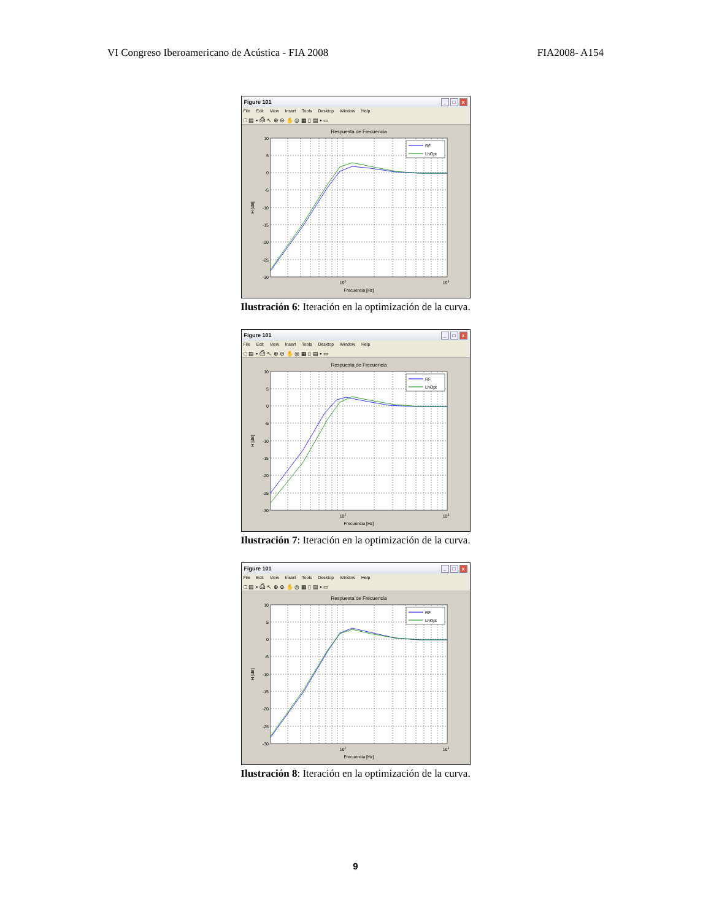VI Congreso Iberoamericano de Acústica - FIA 2008 FIA2008- A154
Figure 101 _ □ x
File Edit View Insert Tools Desktop Window Help
□ ▤ ▪ ⎙ ↖ ⊕ ⊖ ✋ ◎ ▦ ▯ ▤ ▪ ▭
Respuesta de Frecuencia
10
5
0
-5
-10
-15
-20
-25
-30
102
103
Frecuencia [Hz]
H [dB]
RF
LhOpt
Ilustración 6: Iteración en la optimización de la curva.
Figure 101 _ □ x
File Edit View Insert Tools Desktop Window Help
□ ▤ ▪ ⎙ ↖ ⊕ ⊖ ✋ ◎ ▦ ▯ ▤ ▪ ▭
Respuesta de Frecuencia
10
5
0
-5
-10
-15
-20
-25
-30
102
103
Frecuencia [Hz]
H [dB]
RF
LhOpt
Ilustración 7: Iteración en la optimización de la curva.
Figure 101 _ □ x
File Edit View Insert Tools Desktop Window Help
□ ▤ ▪ ⎙ ↖ ⊕ ⊖ ✋ ◎ ▦ ▯ ▤ ▪ ▭
Respuesta de Frecuencia
10
5
0
-5
-10
-15
-20
-25
-30
102
103
Frecuencia [Hz]
H [dB]
RF
LhOpt
Ilustración 8: Iteración en la optimización de la curva.
9